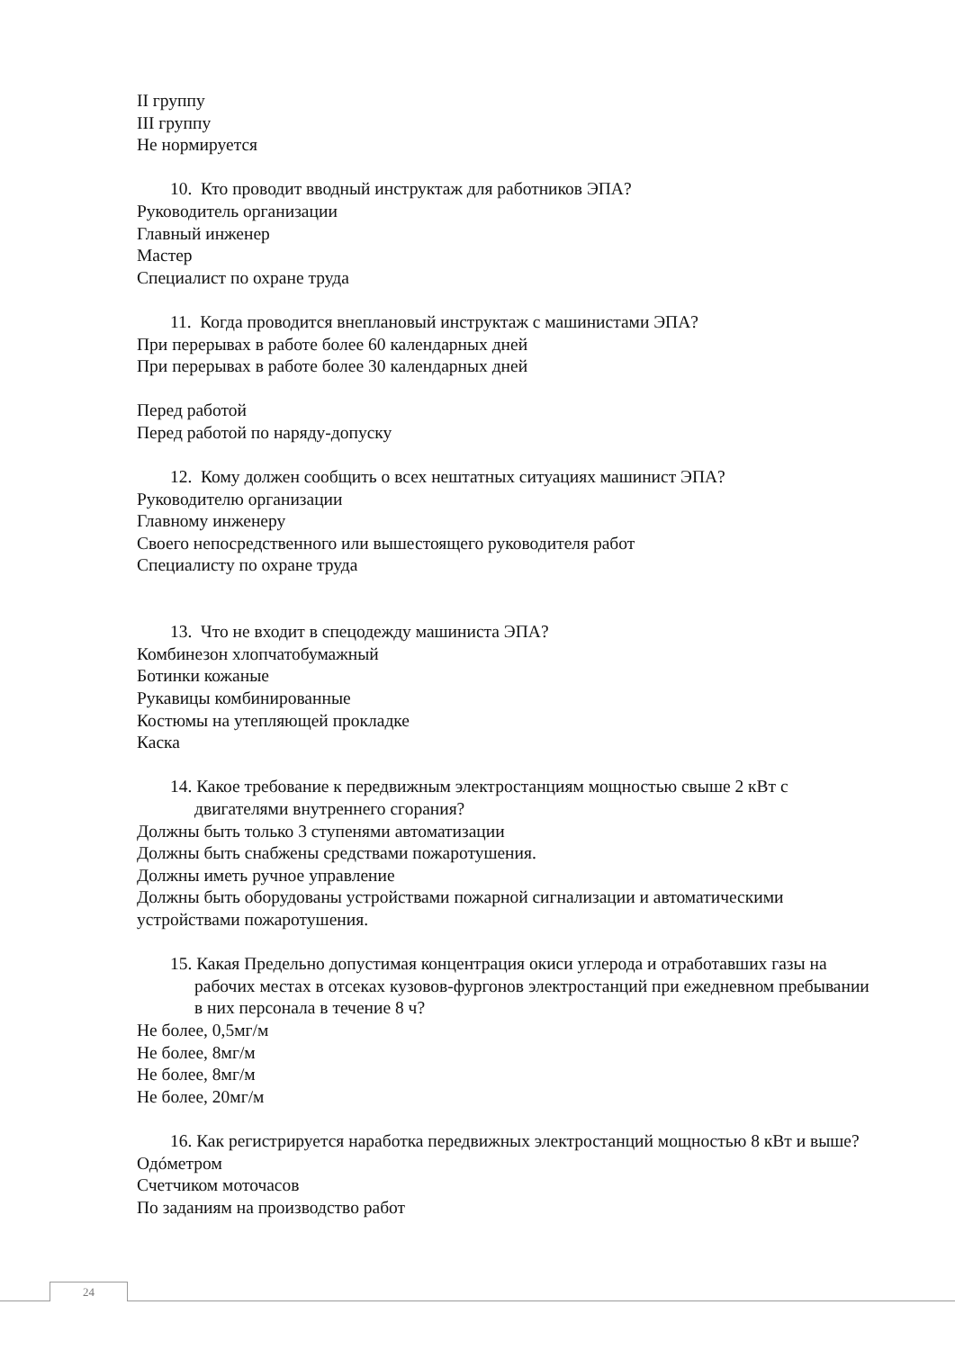II группу
III группу
Не нормируется
10. Кто проводит вводный инструктаж для работников ЭПА?
Руководитель организации
Главный инженер
Мастер
Специалист по охране труда
11. Когда проводится внеплановый инструктаж с машинистами ЭПА?
При перерывах в работе более 60 календарных дней
При перерывах в работе более 30 календарных дней
Перед работой
Перед работой по наряду-допуску
12. Кому должен сообщить о всех нештатных ситуациях машинист ЭПА?
Руководителю организации
Главному инженеру
Своего непосредственного или вышестоящего руководителя работ
Специалисту по охране труда
13. Что не входит в спецодежду машиниста ЭПА?
Комбинезон хлопчатобумажный
Ботинки кожаные
Рукавицы комбинированные
Костюмы на утепляющей прокладке
Каска
14. Какое требование к передвижным электростанциям мощностью свыше 2 кВт с двигателями внутреннего сгорания?
Должны быть только 3 ступенями автоматизации
Должны быть снабжены средствами пожаротушения.
Должны иметь ручное управление
Должны быть оборудованы устройствами пожарной сигнализации и автоматическими устройствами пожаротушения.
15. Какая Предельно допустимая концентрация окиси углерода и отработавших газы на рабочих местах в отсеках кузовов-фургонов электростанций при ежедневном пребывании в них персонала в течение 8 ч?
Не более, 0,5мг/м
Не более, 8мг/м
Не более, 8мг/м
Не более, 20мг/м
16. Как регистрируется наработка передвижных электростанций мощностью 8 кВт и выше?
Одóметром
Счетчиком моточасов
По заданиям на производство работ
24